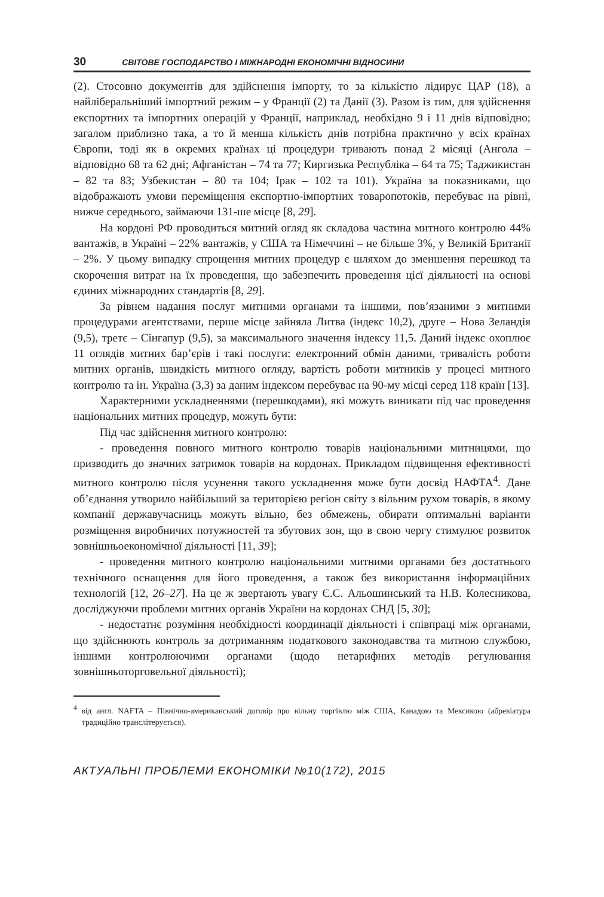30 СВІТОВЕ ГОСПОДАРСТВО І МІЖНАРОДНІ ЕКОНОМІЧНІ ВІДНОСИНИ
(2). Стосовно документів для здійснення імпорту, то за кількістю лідирує ЦАР (18), а найліберальніший імпортний режим – у Франції (2) та Данії (3). Разом із тим, для здійснення експортних та імпортних операцій у Франції, наприклад, необхідно 9 і 11 днів відповідно; загалом приблизно така, а то й менша кількість днів потрібна практично у всіх країнах Європи, тоді як в окремих країнах ці процедури тривають понад 2 місяці (Ангола – відповідно 68 та 62 дні; Афганістан – 74 та 77; Киргизька Республіка – 64 та 75; Таджикистан – 82 та 83; Узбекистан – 80 та 104; Ірак – 102 та 101). Україна за показниками, що відображають умови переміщення експортно-імпортних товаропотоків, перебуває на рівні, нижче середнього, займаючи 131-ше місце [8, 29].
На кордоні РФ проводиться митний огляд як складова частина митного контролю 44% вантажів, в Україні – 22% вантажів, у США та Німеччині – не більше 3%, у Великій Британії – 2%. У цьому випадку спрощення митних процедур є шляхом до зменшення перешкод та скорочення витрат на їх проведення, що забезпечить проведення цієї діяльності на основі єдиних міжнародних стандартів [8, 29].
За рівнем надання послуг митними органами та іншими, пов’язаними з митними процедурами агентствами, перше місце зайняла Литва (індекс 10,2), друге – Нова Зеландія (9,5), третє – Сінгапур (9,5), за максимального значення індексу 11,5. Даний індекс охоплює 11 оглядів митних бар’єрів і такі послуги: електронний обмін даними, тривалість роботи митних органів, швидкість митного огляду, вартість роботи митників у процесі митного контролю та ін. Україна (3,3) за даним індексом перебуває на 90-му місці серед 118 країн [13].
Характерними ускладненнями (перешкодами), які можуть виникати під час проведення національних митних процедур, можуть бути:
Під час здійснення митного контролю:
- проведення повного митного контролю товарів національними митницями, що призводить до значних затримок товарів на кордонах. Прикладом підвищення ефективності митного контролю після усунення такого ускладнення може бути досвід НАФТА<sup>4</sup>. Дане об’єднання утворило найбільший за територією регіон світу з вільним рухом товарів, в якому компанії державучасниць можуть вільно, без обмежень, обирати оптимальні варіанти розміщення виробничих потужностей та збутових зон, що в свою чергу стимулює розвиток зовнішньоекономічної діяльності [11, 39];
- проведення митного контролю національними митними органами без достатнього технічного оснащення для його проведення, а також без використання інформаційних технологій [12, 26–27]. На це ж звертають увагу Є.С. Альошинський та Н.В. Колесникова, досліджуючи проблеми митних органів України на кордонах СНД [5, 30];
- недостатнє розуміння необхідності координації діяльності і співпраці між органами, що здійснюють контроль за дотриманням податкового законодавства та митною службою, іншими контролюючими органами (щодо нетарифних методів регулювання зовнішньоторговельної діяльності);
<sup>4</sup> від англ. NAFTA – Північно-американський договір про вільну торгівлю між США, Канадою та Мексикою (абревіатура традиційно транслітерується).
АКТУАЛЬНІ ПРОБЛЕМИ ЕКОНОМІКИ №10(172), 2015